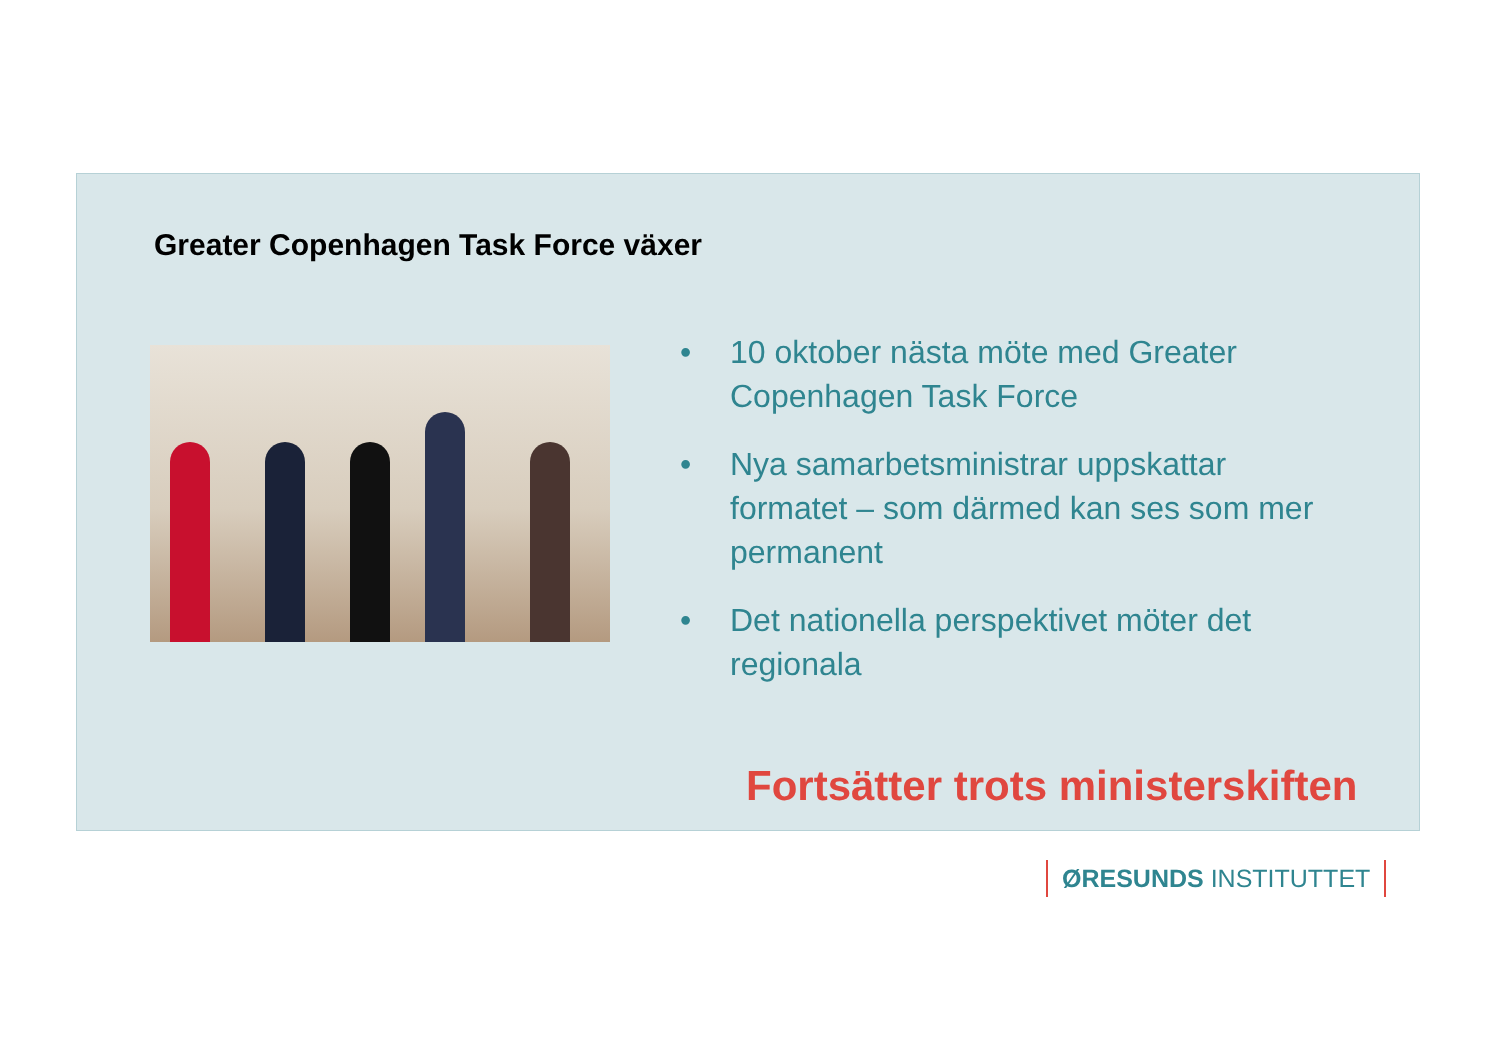Greater Copenhagen Task Force växer
• 10 oktober nästa möte med Greater Copenhagen Task Force
• Nya samarbetsministrar uppskattar formatet – som därmed kan ses som mer permanent
• Det nationella perspektivet möter det regionala
Fortsätter trots ministerskiften
ØRESUNDS INSTITUTTET